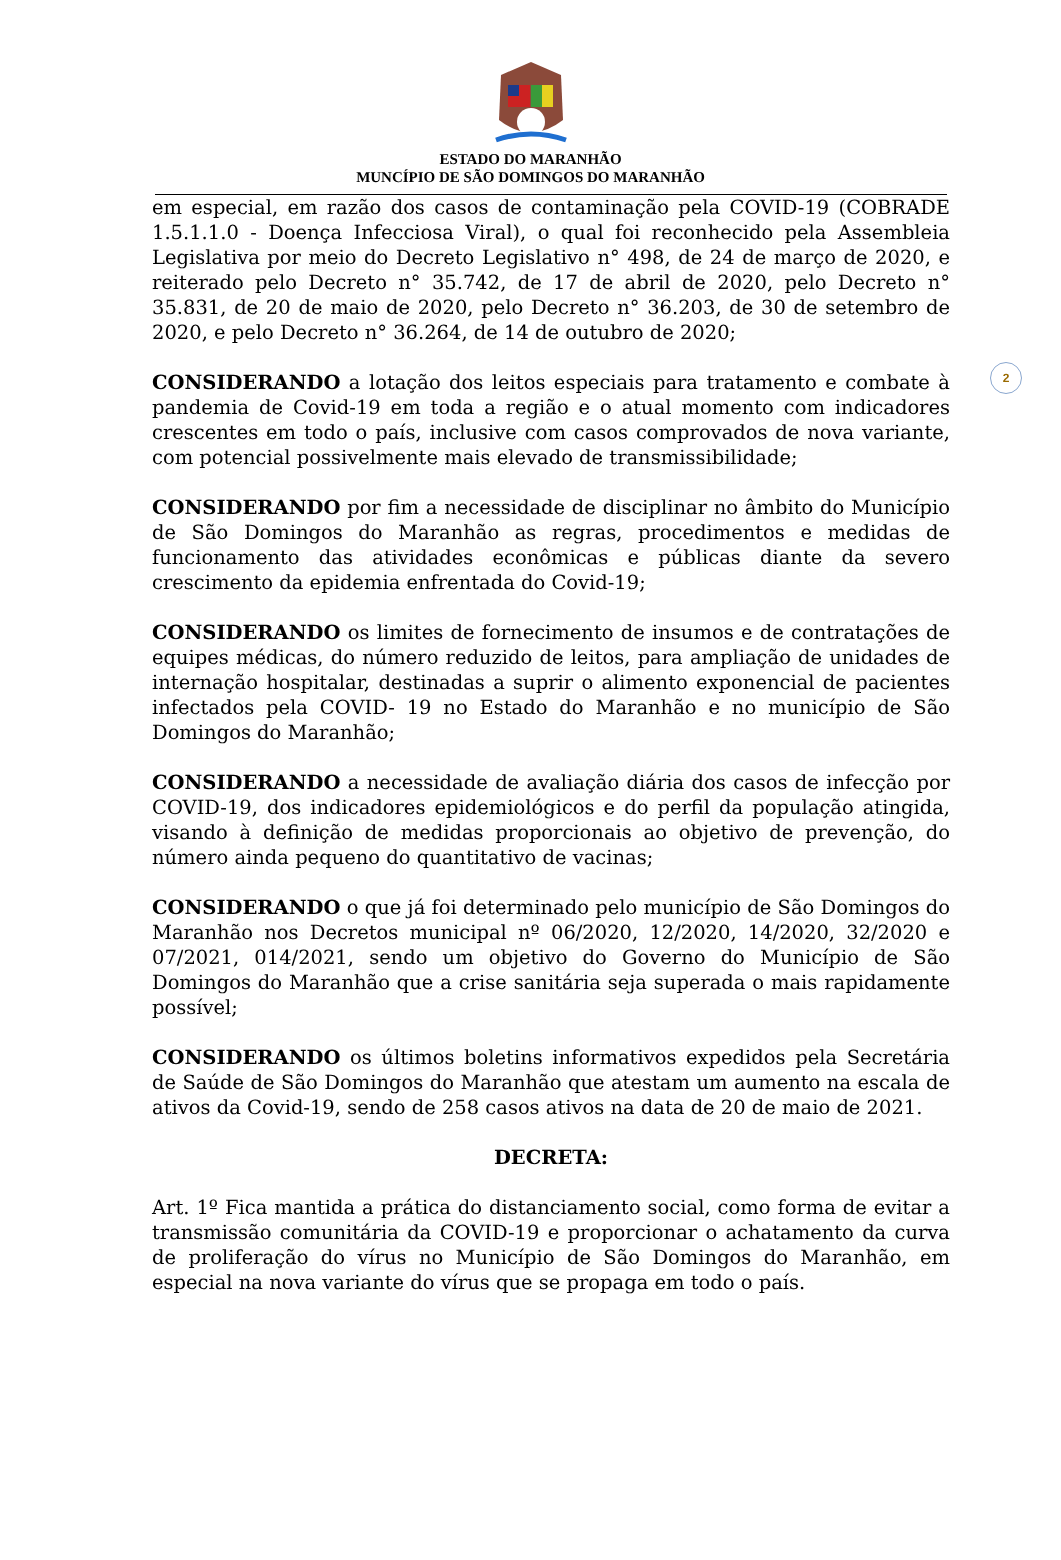ESTADO DO MARANHÃO
MUNCÍPIO DE SÃO DOMINGOS DO MARANHÃO
2
em especial, em razão dos casos de contaminação pela COVID-19 (COBRADE 1.5.1.1.0 - Doença Infecciosa Viral), o qual foi reconhecido pela Assembleia Legislativa por meio do Decreto Legislativo n° 498, de 24 de março de 2020, e reiterado pelo Decreto n° 35.742, de 17 de abril de 2020, pelo Decreto n° 35.831, de 20 de maio de 2020, pelo Decreto n° 36.203, de 30 de setembro de 2020, e pelo Decreto n° 36.264, de 14 de outubro de 2020;
CONSIDERANDO a lotação dos leitos especiais para tratamento e combate à pandemia de Covid-19 em toda a região e o atual momento com indicadores crescentes em todo o país, inclusive com casos comprovados de nova variante, com potencial possivelmente mais elevado de transmissibilidade;
CONSIDERANDO por fim a necessidade de disciplinar no âmbito do Município de São Domingos do Maranhão as regras, procedimentos e medidas de funcionamento das atividades econômicas e públicas diante da severo crescimento da epidemia enfrentada do Covid-19;
CONSIDERANDO os limites de fornecimento de insumos e de contratações de equipes médicas, do número reduzido de leitos, para ampliação de unidades de internação hospitalar, destinadas a suprir o alimento exponencial de pacientes infectados pela COVID- 19 no Estado do Maranhão e no município de São Domingos do Maranhão;
CONSIDERANDO a necessidade de avaliação diária dos casos de infecção por COVID-19, dos indicadores epidemiológicos e do perfil da população atingida, visando à definição de medidas proporcionais ao objetivo de prevenção, do número ainda pequeno do quantitativo de vacinas;
CONSIDERANDO o que já foi determinado pelo município de São Domingos do Maranhão nos Decretos municipal nº 06/2020, 12/2020, 14/2020, 32/2020 e 07/2021, 014/2021, sendo um objetivo do Governo do Município de São Domingos do Maranhão que a crise sanitária seja superada o mais rapidamente possível;
CONSIDERANDO os últimos boletins informativos expedidos pela Secretária de Saúde de São Domingos do Maranhão que atestam um aumento na escala de ativos da Covid-19, sendo de 258 casos ativos na data de 20 de maio de 2021.
DECRETA:
Art. 1º Fica mantida a prática do distanciamento social, como forma de evitar a transmissão comunitária da COVID-19 e proporcionar o achatamento da curva de proliferação do vírus no Município de São Domingos do Maranhão, em especial na nova variante do vírus que se propaga em todo o país.